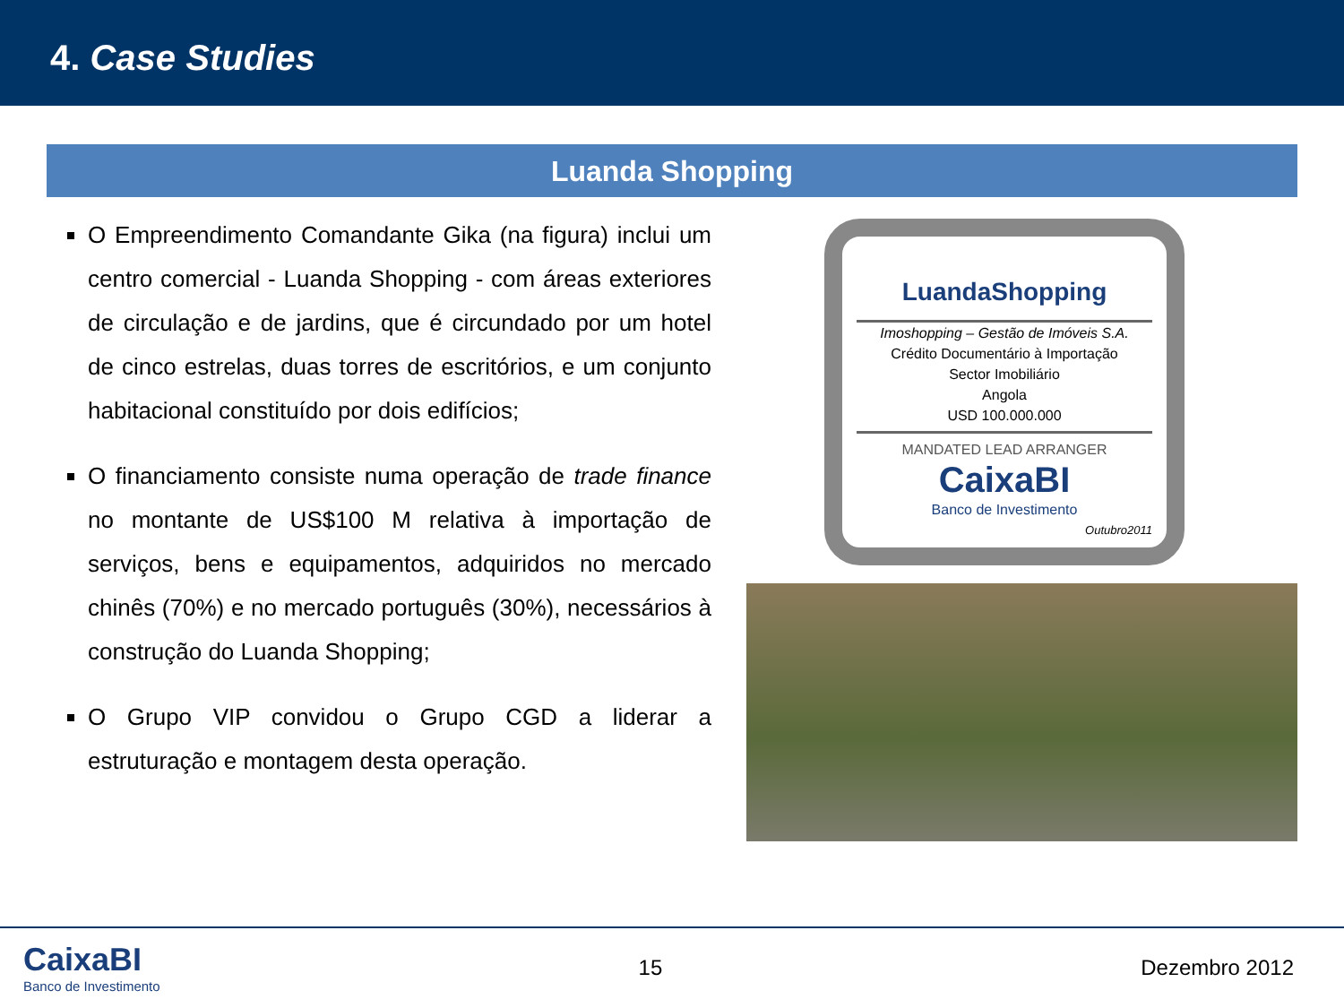4. Case Studies
Luanda Shopping
O Empreendimento Comandante Gika (na figura) inclui um centro comercial - Luanda Shopping - com áreas exteriores de circulação e de jardins, que é circundado por um hotel de cinco estrelas, duas torres de escritórios, e um conjunto habitacional constituído por dois edifícios;
O financiamento consiste numa operação de trade finance no montante de US$100 M relativa à importação de serviços, bens e equipamentos, adquiridos no mercado chinês (70%) e no mercado português (30%), necessários à construção do Luanda Shopping;
O Grupo VIP convidou o Grupo CGD a liderar a estruturação e montagem desta operação.
LuandaShopping
Imoshopping – Gestão de Imóveis S.A.
Crédito Documentário à Importação
Sector Imobiliário
Angola
USD 100.000.000
MANDATED LEAD ARRANGER
CaixaBI
Banco de Investimento
Outubro2011
CaixaBI
Banco de Investimento
15 Dezembro 2012